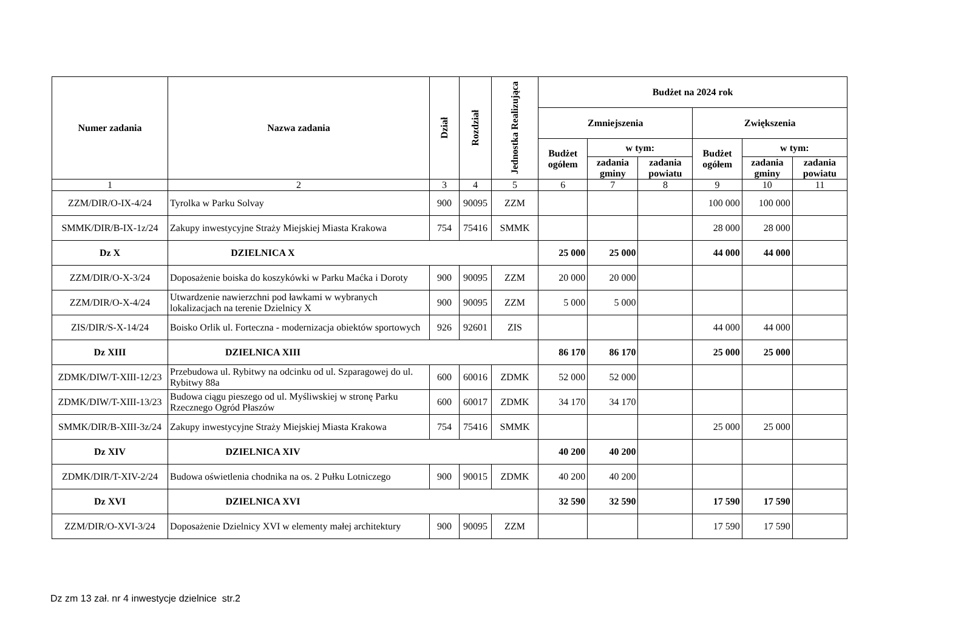| Numer zadania | Nazwa zadania | Dział | Rozdział | Jednostka Realizująca | Budżet na 2024 rok | | | | | |
| --- | --- | --- | --- | --- | --- | --- | --- | --- | --- | --- |
| | | | | | Zmniejszenia | | | Zwiększenia | | |
| | | | | | Budżet ogółem | w tym: | | Budżet ogółem | w tym: | |
| | | | | | | zadania gminy | zadania powiatu | | zadania gminy | zadania powiatu |
| 1 | 2 | 3 | 4 | 5 | 6 | 7 | 8 | 9 | 10 | 11 |
| ZZM/DIR/O-IX-4/24 | Tyrolka w Parku Solvay | 900 | 90095 | ZZM | | | | 100 000 | 100 000 | |
| SMMK/DIR/B-IX-1z/24 | Zakupy inwestycyjne Straży Miejskiej Miasta Krakowa | 754 | 75416 | SMMK | | | | 28 000 | 28 000 | |
| Dz X | DZIELNICA X | | | | 25 000 | 25 000 | | 44 000 | 44 000 | |
| ZZM/DIR/O-X-3/24 | Doposażenie boiska do koszykówki w Parku Maćka i Doroty | 900 | 90095 | ZZM | 20 000 | 20 000 | | | | |
| ZZM/DIR/O-X-4/24 | Utwardzenie nawierzchni pod ławkami w wybranych lokalizacjach na terenie Dzielnicy X | 900 | 90095 | ZZM | 5 000 | 5 000 | | | | |
| ZIS/DIR/S-X-14/24 | Boisko Orlik ul. Forteczna - modernizacja obiektów sportowych | 926 | 92601 | ZIS | | | | 44 000 | 44 000 | |
| Dz XIII | DZIELNICA XIII | | | | 86 170 | 86 170 | | 25 000 | 25 000 | |
| ZDMK/DIW/T-XIII-12/23 | Przebudowa ul. Rybitwy na odcinku od ul. Szparagowej do ul. Rybitwy 88a | 600 | 60016 | ZDMK | 52 000 | 52 000 | | | | |
| ZDMK/DIW/T-XIII-13/23 | Budowa ciągu pieszego od ul. Myśliwskiej w stronę Parku Rzecznego Ogród Płaszów | 600 | 60017 | ZDMK | 34 170 | 34 170 | | | | |
| SMMK/DIR/B-XIII-3z/24 | Zakupy inwestycyjne Straży Miejskiej Miasta Krakowa | 754 | 75416 | SMMK | | | | 25 000 | 25 000 | |
| Dz XIV | DZIELNICA XIV | | | | 40 200 | 40 200 | | | | |
| ZDMK/DIR/T-XIV-2/24 | Budowa oświetlenia chodnika na os. 2 Pułku Lotniczego | 900 | 90015 | ZDMK | 40 200 | 40 200 | | | | |
| Dz XVI | DZIELNICA XVI | | | | 32 590 | 32 590 | | 17 590 | 17 590 | |
| ZZM/DIR/O-XVI-3/24 | Doposażenie Dzielnicy XVI w elementy małej architektury | 900 | 90095 | ZZM | | | | 17 590 | 17 590 | |
Dz zm 13 zał. nr 4 inwestycje dzielnice str.2